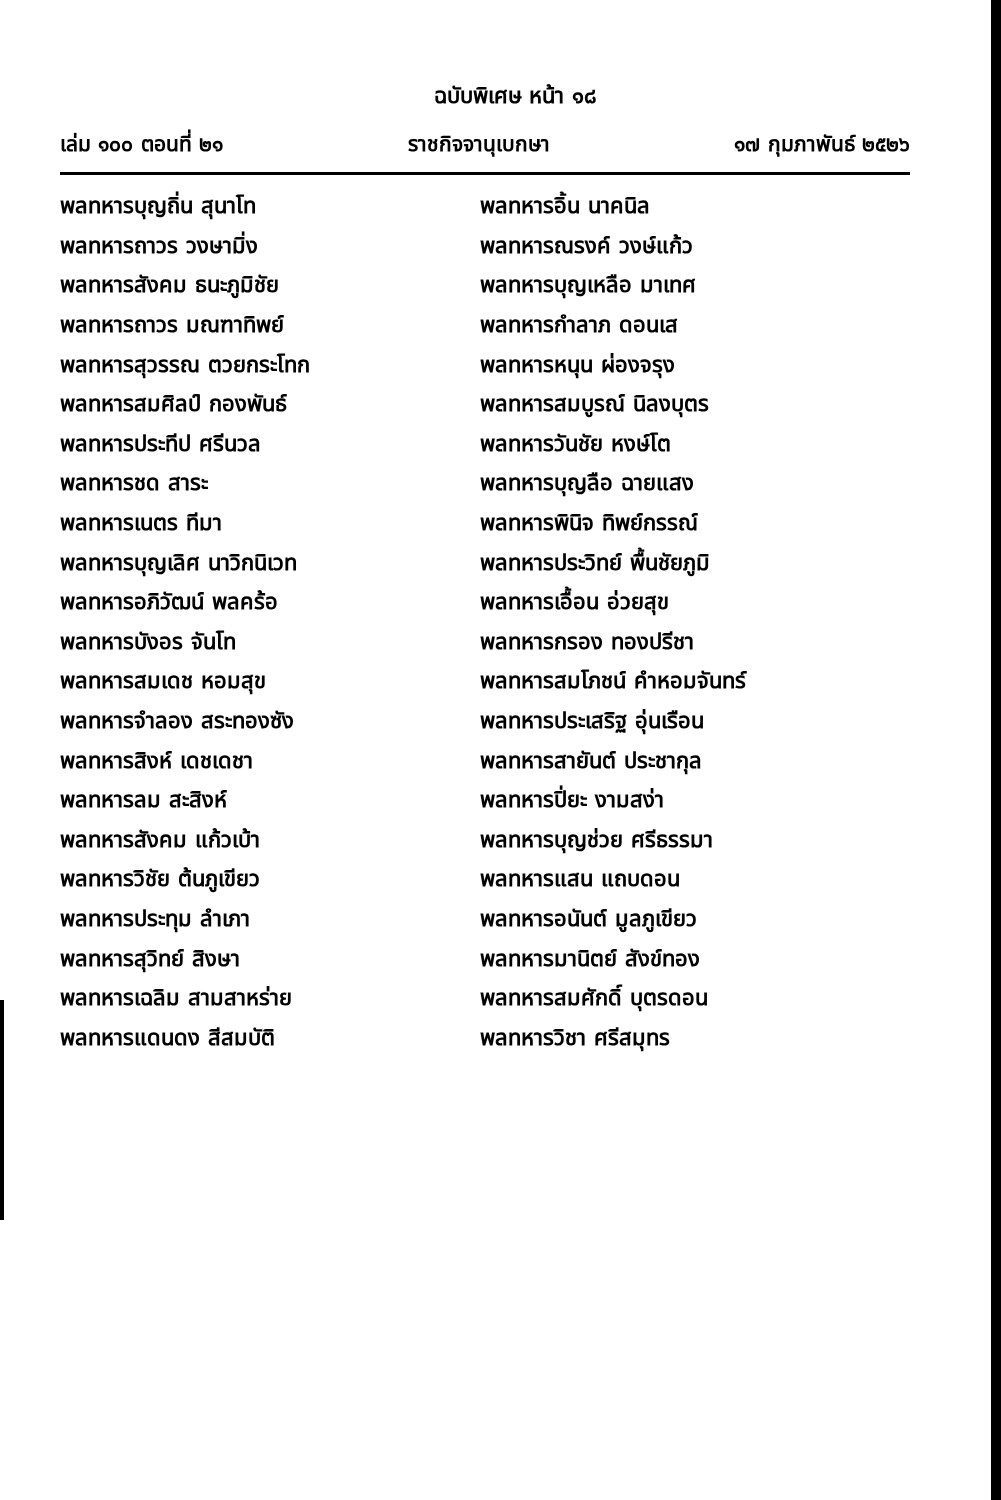ฉบับพิเศษ หน้า ๑๘
เล่ม ๑๐๐ ตอนที่ ๒๑ ราชกิจจานุเบกษา ๑๗ กุมภาพันธ์ ๒๕๒๖
| พลทหารบุญถิ่น สุนาโท | พลทหารอิ้น นาคนิล |
| พลทหารถาวร วงษามิ่ง | พลทหารณรงค์ วงษ์แก้ว |
| พลทหารสังคม ธนะภูมิชัย | พลทหารบุญเหลือ มาเทศ |
| พลทหารถาวร มณฑาทิพย์ | พลทหารกำลาภ ดอนเส |
| พลทหารสุวรรณ ตวยกระโทก | พลทหารหนุน ผ่องจรุง |
| พลทหารสมศิลป์ กองพันธ์ | พลทหารสมบูรณ์ นิลงบุตร |
| พลทหารประทีป ศรีนวล | พลทหารวันชัย หงษ์โต |
| พลทหารชด สาระ | พลทหารบุญลือ ฉายแสง |
| พลทหารเนตร ทีมา | พลทหารพินิจ ทิพย์กรรณ์ |
| พลทหารบุญเลิศ นาวิกนิเวท | พลทหารประวิทย์ พื้นชัยภูมิ |
| พลทหารอภิวัฒน์ พลคร้อ | พลทหารเอื้อน อ่วยสุข |
| พลทหารบังอร จันโท | พลทหารกรอง ทองปรีชา |
| พลทหารสมเดช หอมสุข | พลทหารสมโภชน์ คำหอมจันทร์ |
| พลทหารจำลอง สระทองซัง | พลทหารประเสริฐ อุ่นเรือน |
| พลทหารสิงห์ เดชเดชา | พลทหารสายันต์ ประชากุล |
| พลทหารลม สะสิงห์ | พลทหารปิ่ยะ งามสง่า |
| พลทหารสังคม แก้วเบ้า | พลทหารบุญช่วย ศรีธรรมา |
| พลทหารวิชัย ต้นภูเขียว | พลทหารแสน แถบดอน |
| พลทหารประทุม ลำเภา | พลทหารอนันต์ มูลภูเขียว |
| พลทหารสุวิทย์ สิงษา | พลทหารมานิตย์ สังข์ทอง |
| พลทหารเฉลิม สามสาหร่าย | พลทหารสมศักดิ์ บุตรดอน |
| พลทหารแดนดง สีสมบัติ | พลทหารวิชา ศรีสมุทร |